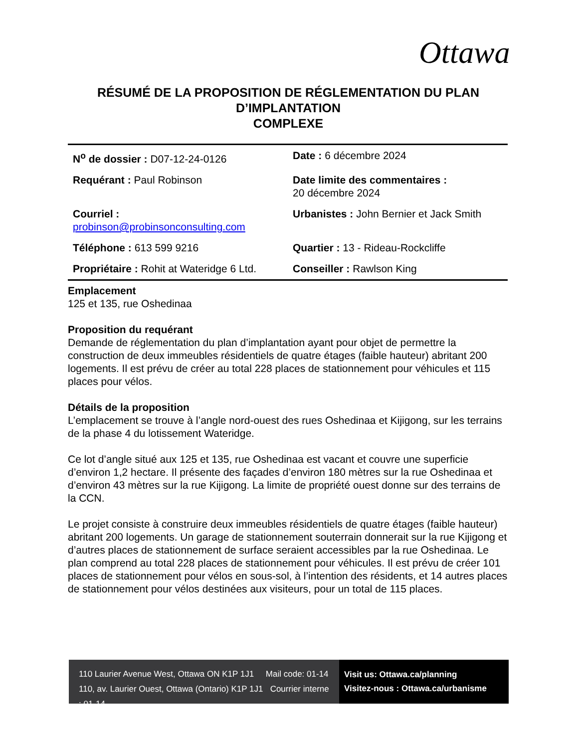Ottawa
RÉSUMÉ DE LA PROPOSITION DE RÉGLEMENTATION DU PLAN D’IMPLANTATION
COMPLEXE
| N<sup>o</sup> de dossier : D07-12-24-0126 | Date : 6 décembre 2024 |
| Requérant : Paul Robinson | Date limite des commentaires : 20 décembre 2024 |
| Courriel : probinson@probinsonconsulting.com | Urbanistes : John Bernier et Jack Smith |
| Téléphone : 613 599 9216 | Quartier : 13 - Rideau-Rockcliffe |
| Propriétaire : Rohit at Wateridge 6 Ltd. | Conseiller : Rawlson King |
Emplacement
125 et 135, rue Oshedinaa
Proposition du requérant
Demande de réglementation du plan d’implantation ayant pour objet de permettre la construction de deux immeubles résidentiels de quatre étages (faible hauteur) abritant 200 logements. Il est prévu de créer au total 228 places de stationnement pour véhicules et 115 places pour vélos.
Détails de la proposition
L’emplacement se trouve à l’angle nord-ouest des rues Oshedinaa et Kijigong, sur les terrains de la phase 4 du lotissement Wateridge.
Ce lot d’angle situé aux 125 et 135, rue Oshedinaa est vacant et couvre une superficie d’environ 1,2 hectare. Il présente des façades d’environ 180 mètres sur la rue Oshedinaa et d’environ 43 mètres sur la rue Kijigong. La limite de propriété ouest donne sur des terrains de la CCN.
Le projet consiste à construire deux immeubles résidentiels de quatre étages (faible hauteur) abritant 200 logements. Un garage de stationnement souterrain donnerait sur la rue Kijigong et d’autres places de stationnement de surface seraient accessibles par la rue Oshedinaa. Le plan comprend au total 228 places de stationnement pour véhicules. Il est prévu de créer 101 places de stationnement pour vélos en sous-sol, à l’intention des résidents, et 14 autres places de stationnement pour vélos destinées aux visiteurs, pour un total de 115 places.
110 Laurier Avenue West, Ottawa ON K1P 1J1 Mail code: 01-14
110, av. Laurier Ouest, Ottawa (Ontario) K1P 1J1 Courrier interne : 01-14
Visit us: Ottawa.ca/planning
Visitez-nous : Ottawa.ca/urbanisme